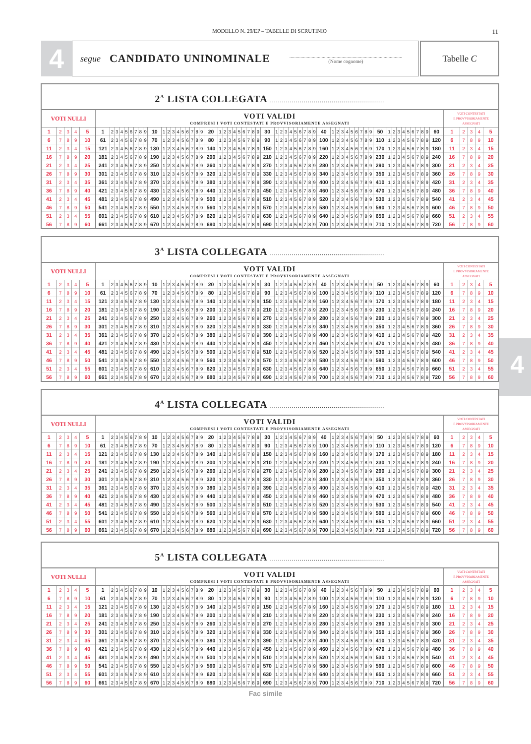MODELLO N. 29/EP – TABELLE DI SCRUTINIO 11
4
segue CANDIDATO UNINOMINALE
...........................................................................................
(Nome cognome)
Tabelle C
4
2<sup>A</sup> LISTA COLLEGATA ..........................................................
| VOTI NULLI | | | | | VOTI VALIDI COMPRESI I VOTI CONTESTATI E PROVVISORIAMENTE ASSEGNATI | | | | | | | | | | | | | | | | | | | | | | | | | | | | | | | | | | | | | | | | | | | | | | | | | | | | | | | | | | | | VOTI CONTESTATI E PROVVISORIAMENTE ASSEGNATI | | | | |
| 1 | 2 | 3 | 4 | 5 | 1 | 2 | 3 | 4 | 5 | 6 | 7 | 8 | 9 | 10 | 1 | 2 | 3 | 4 | 5 | 6 | 7 | 8 | 9 | 20 | 1 | 2 | 3 | 4 | 5 | 6 | 7 | 8 | 9 | 30 | 1 | 2 | 3 | 4 | 5 | 6 | 7 | 8 | 9 | 40 | 1 | 2 | 3 | 4 | 5 | 6 | 7 | 8 | 9 | 50 | 1 | 2 | 3 | 4 | 5 | 6 | 7 | 8 | 9 | 60 | 1 | 2 | 3 | 4 | 5 |
| 6 | 7 | 8 | 9 | 10 | 61 | 2 | 3 | 4 | 5 | 6 | 7 | 8 | 9 | 70 | 1 | 2 | 3 | 4 | 5 | 6 | 7 | 8 | 9 | 80 | 1 | 2 | 3 | 4 | 5 | 6 | 7 | 8 | 9 | 90 | 1 | 2 | 3 | 4 | 5 | 6 | 7 | 8 | 9 | 100 | 1 | 2 | 3 | 4 | 5 | 6 | 7 | 8 | 9 | 110 | 1 | 2 | 3 | 4 | 5 | 6 | 7 | 8 | 9 | 120 | 6 | 7 | 8 | 9 | 10 |
| 11 | 2 | 3 | 4 | 15 | 121 | 2 | 3 | 4 | 5 | 6 | 7 | 8 | 9 | 130 | 1 | 2 | 3 | 4 | 5 | 6 | 7 | 8 | 9 | 140 | 1 | 2 | 3 | 4 | 5 | 6 | 7 | 8 | 9 | 150 | 1 | 2 | 3 | 4 | 5 | 6 | 7 | 8 | 9 | 160 | 1 | 2 | 3 | 4 | 5 | 6 | 7 | 8 | 9 | 170 | 1 | 2 | 3 | 4 | 5 | 6 | 7 | 8 | 9 | 180 | 11 | 2 | 3 | 4 | 15 |
| 16 | 7 | 8 | 9 | 20 | 181 | 2 | 3 | 4 | 5 | 6 | 7 | 8 | 9 | 190 | 1 | 2 | 3 | 4 | 5 | 6 | 7 | 8 | 9 | 200 | 1 | 2 | 3 | 4 | 5 | 6 | 7 | 8 | 9 | 210 | 1 | 2 | 3 | 4 | 5 | 6 | 7 | 8 | 9 | 220 | 1 | 2 | 3 | 4 | 5 | 6 | 7 | 8 | 9 | 230 | 1 | 2 | 3 | 4 | 5 | 6 | 7 | 8 | 9 | 240 | 16 | 7 | 8 | 9 | 20 |
| 21 | 2 | 3 | 4 | 25 | 241 | 2 | 3 | 4 | 5 | 6 | 7 | 8 | 9 | 250 | 1 | 2 | 3 | 4 | 5 | 6 | 7 | 8 | 9 | 260 | 1 | 2 | 3 | 4 | 5 | 6 | 7 | 8 | 9 | 270 | 1 | 2 | 3 | 4 | 5 | 6 | 7 | 8 | 9 | 280 | 1 | 2 | 3 | 4 | 5 | 6 | 7 | 8 | 9 | 290 | 1 | 2 | 3 | 4 | 5 | 6 | 7 | 8 | 9 | 300 | 21 | 2 | 3 | 4 | 25 |
| 26 | 7 | 8 | 9 | 30 | 301 | 2 | 3 | 4 | 5 | 6 | 7 | 8 | 9 | 310 | 1 | 2 | 3 | 4 | 5 | 6 | 7 | 8 | 9 | 320 | 1 | 2 | 3 | 4 | 5 | 6 | 7 | 8 | 9 | 330 | 1 | 2 | 3 | 4 | 5 | 6 | 7 | 8 | 9 | 340 | 1 | 2 | 3 | 4 | 5 | 6 | 7 | 8 | 9 | 350 | 1 | 2 | 3 | 4 | 5 | 6 | 7 | 8 | 9 | 360 | 26 | 7 | 8 | 9 | 30 |
| 31 | 2 | 3 | 4 | 35 | 361 | 2 | 3 | 4 | 5 | 6 | 7 | 8 | 9 | 370 | 1 | 2 | 3 | 4 | 5 | 6 | 7 | 8 | 9 | 380 | 1 | 2 | 3 | 4 | 5 | 6 | 7 | 8 | 9 | 390 | 1 | 2 | 3 | 4 | 5 | 6 | 7 | 8 | 9 | 400 | 1 | 2 | 3 | 4 | 5 | 6 | 7 | 8 | 9 | 410 | 1 | 2 | 3 | 4 | 5 | 6 | 7 | 8 | 9 | 420 | 31 | 2 | 3 | 4 | 35 |
| 36 | 7 | 8 | 9 | 40 | 421 | 2 | 3 | 4 | 5 | 6 | 7 | 8 | 9 | 430 | 1 | 2 | 3 | 4 | 5 | 6 | 7 | 8 | 9 | 440 | 1 | 2 | 3 | 4 | 5 | 6 | 7 | 8 | 9 | 450 | 1 | 2 | 3 | 4 | 5 | 6 | 7 | 8 | 9 | 460 | 1 | 2 | 3 | 4 | 5 | 6 | 7 | 8 | 9 | 470 | 1 | 2 | 3 | 4 | 5 | 6 | 7 | 8 | 9 | 480 | 36 | 7 | 8 | 9 | 40 |
| 41 | 2 | 3 | 4 | 45 | 481 | 2 | 3 | 4 | 5 | 6 | 7 | 8 | 9 | 490 | 1 | 2 | 3 | 4 | 5 | 6 | 7 | 8 | 9 | 500 | 1 | 2 | 3 | 4 | 5 | 6 | 7 | 8 | 9 | 510 | 1 | 2 | 3 | 4 | 5 | 6 | 7 | 8 | 9 | 520 | 1 | 2 | 3 | 4 | 5 | 6 | 7 | 8 | 9 | 530 | 1 | 2 | 3 | 4 | 5 | 6 | 7 | 8 | 9 | 540 | 41 | 2 | 3 | 4 | 45 |
| 46 | 7 | 8 | 9 | 50 | 541 | 2 | 3 | 4 | 5 | 6 | 7 | 8 | 9 | 550 | 1 | 2 | 3 | 4 | 5 | 6 | 7 | 8 | 9 | 560 | 1 | 2 | 3 | 4 | 5 | 6 | 7 | 8 | 9 | 570 | 1 | 2 | 3 | 4 | 5 | 6 | 7 | 8 | 9 | 580 | 1 | 2 | 3 | 4 | 5 | 6 | 7 | 8 | 9 | 590 | 1 | 2 | 3 | 4 | 5 | 6 | 7 | 8 | 9 | 600 | 46 | 7 | 8 | 9 | 50 |
| 51 | 2 | 3 | 4 | 55 | 601 | 2 | 3 | 4 | 5 | 6 | 7 | 8 | 9 | 610 | 1 | 2 | 3 | 4 | 5 | 6 | 7 | 8 | 9 | 620 | 1 | 2 | 3 | 4 | 5 | 6 | 7 | 8 | 9 | 630 | 1 | 2 | 3 | 4 | 5 | 6 | 7 | 8 | 9 | 640 | 1 | 2 | 3 | 4 | 5 | 6 | 7 | 8 | 9 | 650 | 1 | 2 | 3 | 4 | 5 | 6 | 7 | 8 | 9 | 660 | 51 | 2 | 3 | 4 | 55 |
| 56 | 7 | 8 | 9 | 60 | 661 | 2 | 3 | 4 | 5 | 6 | 7 | 8 | 9 | 670 | 1 | 2 | 3 | 4 | 5 | 6 | 7 | 8 | 9 | 680 | 1 | 2 | 3 | 4 | 5 | 6 | 7 | 8 | 9 | 690 | 1 | 2 | 3 | 4 | 5 | 6 | 7 | 8 | 9 | 700 | 1 | 2 | 3 | 4 | 5 | 6 | 7 | 8 | 9 | 710 | 1 | 2 | 3 | 4 | 5 | 6 | 7 | 8 | 9 | 720 | 56 | 7 | 8 | 9 | 60 |
3<sup>A</sup> LISTA COLLEGATA ..........................................................
| VOTI NULLI | | | | | VOTI VALIDI COMPRESI I VOTI CONTESTATI E PROVVISORIAMENTE ASSEGNATI | | | | | | | | | | | | | | | | | | | | | | | | | | | | | | | | | | | | | | | | | | | | | | | | | | | | | | | | | | | | VOTI CONTESTATI E PROVVISORIAMENTE ASSEGNATI | | | | |
| 1 | 2 | 3 | 4 | 5 | 1 | 2 | 3 | 4 | 5 | 6 | 7 | 8 | 9 | 10 | 1 | 2 | 3 | 4 | 5 | 6 | 7 | 8 | 9 | 20 | 1 | 2 | 3 | 4 | 5 | 6 | 7 | 8 | 9 | 30 | 1 | 2 | 3 | 4 | 5 | 6 | 7 | 8 | 9 | 40 | 1 | 2 | 3 | 4 | 5 | 6 | 7 | 8 | 9 | 50 | 1 | 2 | 3 | 4 | 5 | 6 | 7 | 8 | 9 | 60 | 1 | 2 | 3 | 4 | 5 |
| 6 | 7 | 8 | 9 | 10 | 61 | 2 | 3 | 4 | 5 | 6 | 7 | 8 | 9 | 70 | 1 | 2 | 3 | 4 | 5 | 6 | 7 | 8 | 9 | 80 | 1 | 2 | 3 | 4 | 5 | 6 | 7 | 8 | 9 | 90 | 1 | 2 | 3 | 4 | 5 | 6 | 7 | 8 | 9 | 100 | 1 | 2 | 3 | 4 | 5 | 6 | 7 | 8 | 9 | 110 | 1 | 2 | 3 | 4 | 5 | 6 | 7 | 8 | 9 | 120 | 6 | 7 | 8 | 9 | 10 |
| 11 | 2 | 3 | 4 | 15 | 121 | 2 | 3 | 4 | 5 | 6 | 7 | 8 | 9 | 130 | 1 | 2 | 3 | 4 | 5 | 6 | 7 | 8 | 9 | 140 | 1 | 2 | 3 | 4 | 5 | 6 | 7 | 8 | 9 | 150 | 1 | 2 | 3 | 4 | 5 | 6 | 7 | 8 | 9 | 160 | 1 | 2 | 3 | 4 | 5 | 6 | 7 | 8 | 9 | 170 | 1 | 2 | 3 | 4 | 5 | 6 | 7 | 8 | 9 | 180 | 11 | 2 | 3 | 4 | 15 |
| 16 | 7 | 8 | 9 | 20 | 181 | 2 | 3 | 4 | 5 | 6 | 7 | 8 | 9 | 190 | 1 | 2 | 3 | 4 | 5 | 6 | 7 | 8 | 9 | 200 | 1 | 2 | 3 | 4 | 5 | 6 | 7 | 8 | 9 | 210 | 1 | 2 | 3 | 4 | 5 | 6 | 7 | 8 | 9 | 220 | 1 | 2 | 3 | 4 | 5 | 6 | 7 | 8 | 9 | 230 | 1 | 2 | 3 | 4 | 5 | 6 | 7 | 8 | 9 | 240 | 16 | 7 | 8 | 9 | 20 |
| 21 | 2 | 3 | 4 | 25 | 241 | 2 | 3 | 4 | 5 | 6 | 7 | 8 | 9 | 250 | 1 | 2 | 3 | 4 | 5 | 6 | 7 | 8 | 9 | 260 | 1 | 2 | 3 | 4 | 5 | 6 | 7 | 8 | 9 | 270 | 1 | 2 | 3 | 4 | 5 | 6 | 7 | 8 | 9 | 280 | 1 | 2 | 3 | 4 | 5 | 6 | 7 | 8 | 9 | 290 | 1 | 2 | 3 | 4 | 5 | 6 | 7 | 8 | 9 | 300 | 21 | 2 | 3 | 4 | 25 |
| 26 | 7 | 8 | 9 | 30 | 301 | 2 | 3 | 4 | 5 | 6 | 7 | 8 | 9 | 310 | 1 | 2 | 3 | 4 | 5 | 6 | 7 | 8 | 9 | 320 | 1 | 2 | 3 | 4 | 5 | 6 | 7 | 8 | 9 | 330 | 1 | 2 | 3 | 4 | 5 | 6 | 7 | 8 | 9 | 340 | 1 | 2 | 3 | 4 | 5 | 6 | 7 | 8 | 9 | 350 | 1 | 2 | 3 | 4 | 5 | 6 | 7 | 8 | 9 | 360 | 26 | 7 | 8 | 9 | 30 |
| 31 | 2 | 3 | 4 | 35 | 361 | 2 | 3 | 4 | 5 | 6 | 7 | 8 | 9 | 370 | 1 | 2 | 3 | 4 | 5 | 6 | 7 | 8 | 9 | 380 | 1 | 2 | 3 | 4 | 5 | 6 | 7 | 8 | 9 | 390 | 1 | 2 | 3 | 4 | 5 | 6 | 7 | 8 | 9 | 400 | 1 | 2 | 3 | 4 | 5 | 6 | 7 | 8 | 9 | 410 | 1 | 2 | 3 | 4 | 5 | 6 | 7 | 8 | 9 | 420 | 31 | 2 | 3 | 4 | 35 |
| 36 | 7 | 8 | 9 | 40 | 421 | 2 | 3 | 4 | 5 | 6 | 7 | 8 | 9 | 430 | 1 | 2 | 3 | 4 | 5 | 6 | 7 | 8 | 9 | 440 | 1 | 2 | 3 | 4 | 5 | 6 | 7 | 8 | 9 | 450 | 1 | 2 | 3 | 4 | 5 | 6 | 7 | 8 | 9 | 460 | 1 | 2 | 3 | 4 | 5 | 6 | 7 | 8 | 9 | 470 | 1 | 2 | 3 | 4 | 5 | 6 | 7 | 8 | 9 | 480 | 36 | 7 | 8 | 9 | 40 |
| 41 | 2 | 3 | 4 | 45 | 481 | 2 | 3 | 4 | 5 | 6 | 7 | 8 | 9 | 490 | 1 | 2 | 3 | 4 | 5 | 6 | 7 | 8 | 9 | 500 | 1 | 2 | 3 | 4 | 5 | 6 | 7 | 8 | 9 | 510 | 1 | 2 | 3 | 4 | 5 | 6 | 7 | 8 | 9 | 520 | 1 | 2 | 3 | 4 | 5 | 6 | 7 | 8 | 9 | 530 | 1 | 2 | 3 | 4 | 5 | 6 | 7 | 8 | 9 | 540 | 41 | 2 | 3 | 4 | 45 |
| 46 | 7 | 8 | 9 | 50 | 541 | 2 | 3 | 4 | 5 | 6 | 7 | 8 | 9 | 550 | 1 | 2 | 3 | 4 | 5 | 6 | 7 | 8 | 9 | 560 | 1 | 2 | 3 | 4 | 5 | 6 | 7 | 8 | 9 | 570 | 1 | 2 | 3 | 4 | 5 | 6 | 7 | 8 | 9 | 580 | 1 | 2 | 3 | 4 | 5 | 6 | 7 | 8 | 9 | 590 | 1 | 2 | 3 | 4 | 5 | 6 | 7 | 8 | 9 | 600 | 46 | 7 | 8 | 9 | 50 |
| 51 | 2 | 3 | 4 | 55 | 601 | 2 | 3 | 4 | 5 | 6 | 7 | 8 | 9 | 610 | 1 | 2 | 3 | 4 | 5 | 6 | 7 | 8 | 9 | 620 | 1 | 2 | 3 | 4 | 5 | 6 | 7 | 8 | 9 | 630 | 1 | 2 | 3 | 4 | 5 | 6 | 7 | 8 | 9 | 640 | 1 | 2 | 3 | 4 | 5 | 6 | 7 | 8 | 9 | 650 | 1 | 2 | 3 | 4 | 5 | 6 | 7 | 8 | 9 | 660 | 51 | 2 | 3 | 4 | 55 |
| 56 | 7 | 8 | 9 | 60 | 661 | 2 | 3 | 4 | 5 | 6 | 7 | 8 | 9 | 670 | 1 | 2 | 3 | 4 | 5 | 6 | 7 | 8 | 9 | 680 | 1 | 2 | 3 | 4 | 5 | 6 | 7 | 8 | 9 | 690 | 1 | 2 | 3 | 4 | 5 | 6 | 7 | 8 | 9 | 700 | 1 | 2 | 3 | 4 | 5 | 6 | 7 | 8 | 9 | 710 | 1 | 2 | 3 | 4 | 5 | 6 | 7 | 8 | 9 | 720 | 56 | 7 | 8 | 9 | 60 |
4<sup>A</sup> LISTA COLLEGATA ..........................................................
| VOTI NULLI | | | | | VOTI VALIDI COMPRESI I VOTI CONTESTATI E PROVVISORIAMENTE ASSEGNATI | | | | | | | | | | | | | | | | | | | | | | | | | | | | | | | | | | | | | | | | | | | | | | | | | | | | | | | | | | | | VOTI CONTESTATI E PROVVISORIAMENTE ASSEGNATI | | | | |
| 1 | 2 | 3 | 4 | 5 | 1 | 2 | 3 | 4 | 5 | 6 | 7 | 8 | 9 | 10 | 1 | 2 | 3 | 4 | 5 | 6 | 7 | 8 | 9 | 20 | 1 | 2 | 3 | 4 | 5 | 6 | 7 | 8 | 9 | 30 | 1 | 2 | 3 | 4 | 5 | 6 | 7 | 8 | 9 | 40 | 1 | 2 | 3 | 4 | 5 | 6 | 7 | 8 | 9 | 50 | 1 | 2 | 3 | 4 | 5 | 6 | 7 | 8 | 9 | 60 | 1 | 2 | 3 | 4 | 5 |
| 6 | 7 | 8 | 9 | 10 | 61 | 2 | 3 | 4 | 5 | 6 | 7 | 8 | 9 | 70 | 1 | 2 | 3 | 4 | 5 | 6 | 7 | 8 | 9 | 80 | 1 | 2 | 3 | 4 | 5 | 6 | 7 | 8 | 9 | 90 | 1 | 2 | 3 | 4 | 5 | 6 | 7 | 8 | 9 | 100 | 1 | 2 | 3 | 4 | 5 | 6 | 7 | 8 | 9 | 110 | 1 | 2 | 3 | 4 | 5 | 6 | 7 | 8 | 9 | 120 | 6 | 7 | 8 | 9 | 10 |
| 11 | 2 | 3 | 4 | 15 | 121 | 2 | 3 | 4 | 5 | 6 | 7 | 8 | 9 | 130 | 1 | 2 | 3 | 4 | 5 | 6 | 7 | 8 | 9 | 140 | 1 | 2 | 3 | 4 | 5 | 6 | 7 | 8 | 9 | 150 | 1 | 2 | 3 | 4 | 5 | 6 | 7 | 8 | 9 | 160 | 1 | 2 | 3 | 4 | 5 | 6 | 7 | 8 | 9 | 170 | 1 | 2 | 3 | 4 | 5 | 6 | 7 | 8 | 9 | 180 | 11 | 2 | 3 | 4 | 15 |
| 16 | 7 | 8 | 9 | 20 | 181 | 2 | 3 | 4 | 5 | 6 | 7 | 8 | 9 | 190 | 1 | 2 | 3 | 4 | 5 | 6 | 7 | 8 | 9 | 200 | 1 | 2 | 3 | 4 | 5 | 6 | 7 | 8 | 9 | 210 | 1 | 2 | 3 | 4 | 5 | 6 | 7 | 8 | 9 | 220 | 1 | 2 | 3 | 4 | 5 | 6 | 7 | 8 | 9 | 230 | 1 | 2 | 3 | 4 | 5 | 6 | 7 | 8 | 9 | 240 | 16 | 7 | 8 | 9 | 20 |
| 21 | 2 | 3 | 4 | 25 | 241 | 2 | 3 | 4 | 5 | 6 | 7 | 8 | 9 | 250 | 1 | 2 | 3 | 4 | 5 | 6 | 7 | 8 | 9 | 260 | 1 | 2 | 3 | 4 | 5 | 6 | 7 | 8 | 9 | 270 | 1 | 2 | 3 | 4 | 5 | 6 | 7 | 8 | 9 | 280 | 1 | 2 | 3 | 4 | 5 | 6 | 7 | 8 | 9 | 290 | 1 | 2 | 3 | 4 | 5 | 6 | 7 | 8 | 9 | 300 | 21 | 2 | 3 | 4 | 25 |
| 26 | 7 | 8 | 9 | 30 | 301 | 2 | 3 | 4 | 5 | 6 | 7 | 8 | 9 | 310 | 1 | 2 | 3 | 4 | 5 | 6 | 7 | 8 | 9 | 320 | 1 | 2 | 3 | 4 | 5 | 6 | 7 | 8 | 9 | 330 | 1 | 2 | 3 | 4 | 5 | 6 | 7 | 8 | 9 | 340 | 1 | 2 | 3 | 4 | 5 | 6 | 7 | 8 | 9 | 350 | 1 | 2 | 3 | 4 | 5 | 6 | 7 | 8 | 9 | 360 | 26 | 7 | 8 | 9 | 30 |
| 31 | 2 | 3 | 4 | 35 | 361 | 2 | 3 | 4 | 5 | 6 | 7 | 8 | 9 | 370 | 1 | 2 | 3 | 4 | 5 | 6 | 7 | 8 | 9 | 380 | 1 | 2 | 3 | 4 | 5 | 6 | 7 | 8 | 9 | 390 | 1 | 2 | 3 | 4 | 5 | 6 | 7 | 8 | 9 | 400 | 1 | 2 | 3 | 4 | 5 | 6 | 7 | 8 | 9 | 410 | 1 | 2 | 3 | 4 | 5 | 6 | 7 | 8 | 9 | 420 | 31 | 2 | 3 | 4 | 35 |
| 36 | 7 | 8 | 9 | 40 | 421 | 2 | 3 | 4 | 5 | 6 | 7 | 8 | 9 | 430 | 1 | 2 | 3 | 4 | 5 | 6 | 7 | 8 | 9 | 440 | 1 | 2 | 3 | 4 | 5 | 6 | 7 | 8 | 9 | 450 | 1 | 2 | 3 | 4 | 5 | 6 | 7 | 8 | 9 | 460 | 1 | 2 | 3 | 4 | 5 | 6 | 7 | 8 | 9 | 470 | 1 | 2 | 3 | 4 | 5 | 6 | 7 | 8 | 9 | 480 | 36 | 7 | 8 | 9 | 40 |
| 41 | 2 | 3 | 4 | 45 | 481 | 2 | 3 | 4 | 5 | 6 | 7 | 8 | 9 | 490 | 1 | 2 | 3 | 4 | 5 | 6 | 7 | 8 | 9 | 500 | 1 | 2 | 3 | 4 | 5 | 6 | 7 | 8 | 9 | 510 | 1 | 2 | 3 | 4 | 5 | 6 | 7 | 8 | 9 | 520 | 1 | 2 | 3 | 4 | 5 | 6 | 7 | 8 | 9 | 530 | 1 | 2 | 3 | 4 | 5 | 6 | 7 | 8 | 9 | 540 | 41 | 2 | 3 | 4 | 45 |
| 46 | 7 | 8 | 9 | 50 | 541 | 2 | 3 | 4 | 5 | 6 | 7 | 8 | 9 | 550 | 1 | 2 | 3 | 4 | 5 | 6 | 7 | 8 | 9 | 560 | 1 | 2 | 3 | 4 | 5 | 6 | 7 | 8 | 9 | 570 | 1 | 2 | 3 | 4 | 5 | 6 | 7 | 8 | 9 | 580 | 1 | 2 | 3 | 4 | 5 | 6 | 7 | 8 | 9 | 590 | 1 | 2 | 3 | 4 | 5 | 6 | 7 | 8 | 9 | 600 | 46 | 7 | 8 | 9 | 50 |
| 51 | 2 | 3 | 4 | 55 | 601 | 2 | 3 | 4 | 5 | 6 | 7 | 8 | 9 | 610 | 1 | 2 | 3 | 4 | 5 | 6 | 7 | 8 | 9 | 620 | 1 | 2 | 3 | 4 | 5 | 6 | 7 | 8 | 9 | 630 | 1 | 2 | 3 | 4 | 5 | 6 | 7 | 8 | 9 | 640 | 1 | 2 | 3 | 4 | 5 | 6 | 7 | 8 | 9 | 650 | 1 | 2 | 3 | 4 | 5 | 6 | 7 | 8 | 9 | 660 | 51 | 2 | 3 | 4 | 55 |
| 56 | 7 | 8 | 9 | 60 | 661 | 2 | 3 | 4 | 5 | 6 | 7 | 8 | 9 | 670 | 1 | 2 | 3 | 4 | 5 | 6 | 7 | 8 | 9 | 680 | 1 | 2 | 3 | 4 | 5 | 6 | 7 | 8 | 9 | 690 | 1 | 2 | 3 | 4 | 5 | 6 | 7 | 8 | 9 | 700 | 1 | 2 | 3 | 4 | 5 | 6 | 7 | 8 | 9 | 710 | 1 | 2 | 3 | 4 | 5 | 6 | 7 | 8 | 9 | 720 | 56 | 7 | 8 | 9 | 60 |
5<sup>A</sup> LISTA COLLEGATA ..........................................................
| VOTI NULLI | | | | | VOTI VALIDI COMPRESI I VOTI CONTESTATI E PROVVISORIAMENTE ASSEGNATI | | | | | | | | | | | | | | | | | | | | | | | | | | | | | | | | | | | | | | | | | | | | | | | | | | | | | | | | | | | | VOTI CONTESTATI E PROVVISORIAMENTE ASSEGNATI | | | | |
| 1 | 2 | 3 | 4 | 5 | 1 | 2 | 3 | 4 | 5 | 6 | 7 | 8 | 9 | 10 | 1 | 2 | 3 | 4 | 5 | 6 | 7 | 8 | 9 | 20 | 1 | 2 | 3 | 4 | 5 | 6 | 7 | 8 | 9 | 30 | 1 | 2 | 3 | 4 | 5 | 6 | 7 | 8 | 9 | 40 | 1 | 2 | 3 | 4 | 5 | 6 | 7 | 8 | 9 | 50 | 1 | 2 | 3 | 4 | 5 | 6 | 7 | 8 | 9 | 60 | 1 | 2 | 3 | 4 | 5 |
| 6 | 7 | 8 | 9 | 10 | 61 | 2 | 3 | 4 | 5 | 6 | 7 | 8 | 9 | 70 | 1 | 2 | 3 | 4 | 5 | 6 | 7 | 8 | 9 | 80 | 1 | 2 | 3 | 4 | 5 | 6 | 7 | 8 | 9 | 90 | 1 | 2 | 3 | 4 | 5 | 6 | 7 | 8 | 9 | 100 | 1 | 2 | 3 | 4 | 5 | 6 | 7 | 8 | 9 | 110 | 1 | 2 | 3 | 4 | 5 | 6 | 7 | 8 | 9 | 120 | 6 | 7 | 8 | 9 | 10 |
| 11 | 2 | 3 | 4 | 15 | 121 | 2 | 3 | 4 | 5 | 6 | 7 | 8 | 9 | 130 | 1 | 2 | 3 | 4 | 5 | 6 | 7 | 8 | 9 | 140 | 1 | 2 | 3 | 4 | 5 | 6 | 7 | 8 | 9 | 150 | 1 | 2 | 3 | 4 | 5 | 6 | 7 | 8 | 9 | 160 | 1 | 2 | 3 | 4 | 5 | 6 | 7 | 8 | 9 | 170 | 1 | 2 | 3 | 4 | 5 | 6 | 7 | 8 | 9 | 180 | 11 | 2 | 3 | 4 | 15 |
| 16 | 7 | 8 | 9 | 20 | 181 | 2 | 3 | 4 | 5 | 6 | 7 | 8 | 9 | 190 | 1 | 2 | 3 | 4 | 5 | 6 | 7 | 8 | 9 | 200 | 1 | 2 | 3 | 4 | 5 | 6 | 7 | 8 | 9 | 210 | 1 | 2 | 3 | 4 | 5 | 6 | 7 | 8 | 9 | 220 | 1 | 2 | 3 | 4 | 5 | 6 | 7 | 8 | 9 | 230 | 1 | 2 | 3 | 4 | 5 | 6 | 7 | 8 | 9 | 240 | 16 | 7 | 8 | 9 | 20 |
| 21 | 2 | 3 | 4 | 25 | 241 | 2 | 3 | 4 | 5 | 6 | 7 | 8 | 9 | 250 | 1 | 2 | 3 | 4 | 5 | 6 | 7 | 8 | 9 | 260 | 1 | 2 | 3 | 4 | 5 | 6 | 7 | 8 | 9 | 270 | 1 | 2 | 3 | 4 | 5 | 6 | 7 | 8 | 9 | 280 | 1 | 2 | 3 | 4 | 5 | 6 | 7 | 8 | 9 | 290 | 1 | 2 | 3 | 4 | 5 | 6 | 7 | 8 | 9 | 300 | 21 | 2 | 3 | 4 | 25 |
| 26 | 7 | 8 | 9 | 30 | 301 | 2 | 3 | 4 | 5 | 6 | 7 | 8 | 9 | 310 | 1 | 2 | 3 | 4 | 5 | 6 | 7 | 8 | 9 | 320 | 1 | 2 | 3 | 4 | 5 | 6 | 7 | 8 | 9 | 330 | 1 | 2 | 3 | 4 | 5 | 6 | 7 | 8 | 9 | 340 | 1 | 2 | 3 | 4 | 5 | 6 | 7 | 8 | 9 | 350 | 1 | 2 | 3 | 4 | 5 | 6 | 7 | 8 | 9 | 360 | 26 | 7 | 8 | 9 | 30 |
| 31 | 2 | 3 | 4 | 35 | 361 | 2 | 3 | 4 | 5 | 6 | 7 | 8 | 9 | 370 | 1 | 2 | 3 | 4 | 5 | 6 | 7 | 8 | 9 | 380 | 1 | 2 | 3 | 4 | 5 | 6 | 7 | 8 | 9 | 390 | 1 | 2 | 3 | 4 | 5 | 6 | 7 | 8 | 9 | 400 | 1 | 2 | 3 | 4 | 5 | 6 | 7 | 8 | 9 | 410 | 1 | 2 | 3 | 4 | 5 | 6 | 7 | 8 | 9 | 420 | 31 | 2 | 3 | 4 | 35 |
| 36 | 7 | 8 | 9 | 40 | 421 | 2 | 3 | 4 | 5 | 6 | 7 | 8 | 9 | 430 | 1 | 2 | 3 | 4 | 5 | 6 | 7 | 8 | 9 | 440 | 1 | 2 | 3 | 4 | 5 | 6 | 7 | 8 | 9 | 450 | 1 | 2 | 3 | 4 | 5 | 6 | 7 | 8 | 9 | 460 | 1 | 2 | 3 | 4 | 5 | 6 | 7 | 8 | 9 | 470 | 1 | 2 | 3 | 4 | 5 | 6 | 7 | 8 | 9 | 480 | 36 | 7 | 8 | 9 | 40 |
| 41 | 2 | 3 | 4 | 45 | 481 | 2 | 3 | 4 | 5 | 6 | 7 | 8 | 9 | 490 | 1 | 2 | 3 | 4 | 5 | 6 | 7 | 8 | 9 | 500 | 1 | 2 | 3 | 4 | 5 | 6 | 7 | 8 | 9 | 510 | 1 | 2 | 3 | 4 | 5 | 6 | 7 | 8 | 9 | 520 | 1 | 2 | 3 | 4 | 5 | 6 | 7 | 8 | 9 | 530 | 1 | 2 | 3 | 4 | 5 | 6 | 7 | 8 | 9 | 540 | 41 | 2 | 3 | 4 | 45 |
| 46 | 7 | 8 | 9 | 50 | 541 | 2 | 3 | 4 | 5 | 6 | 7 | 8 | 9 | 550 | 1 | 2 | 3 | 4 | 5 | 6 | 7 | 8 | 9 | 560 | 1 | 2 | 3 | 4 | 5 | 6 | 7 | 8 | 9 | 570 | 1 | 2 | 3 | 4 | 5 | 6 | 7 | 8 | 9 | 580 | 1 | 2 | 3 | 4 | 5 | 6 | 7 | 8 | 9 | 590 | 1 | 2 | 3 | 4 | 5 | 6 | 7 | 8 | 9 | 600 | 46 | 7 | 8 | 9 | 50 |
| 51 | 2 | 3 | 4 | 55 | 601 | 2 | 3 | 4 | 5 | 6 | 7 | 8 | 9 | 610 | 1 | 2 | 3 | 4 | 5 | 6 | 7 | 8 | 9 | 620 | 1 | 2 | 3 | 4 | 5 | 6 | 7 | 8 | 9 | 630 | 1 | 2 | 3 | 4 | 5 | 6 | 7 | 8 | 9 | 640 | 1 | 2 | 3 | 4 | 5 | 6 | 7 | 8 | 9 | 650 | 1 | 2 | 3 | 4 | 5 | 6 | 7 | 8 | 9 | 660 | 51 | 2 | 3 | 4 | 55 |
| 56 | 7 | 8 | 9 | 60 | 661 | 2 | 3 | 4 | 5 | 6 | 7 | 8 | 9 | 670 | 1 | 2 | 3 | 4 | 5 | 6 | 7 | 8 | 9 | 680 | 1 | 2 | 3 | 4 | 5 | 6 | 7 | 8 | 9 | 690 | 1 | 2 | 3 | 4 | 5 | 6 | 7 | 8 | 9 | 700 | 1 | 2 | 3 | 4 | 5 | 6 | 7 | 8 | 9 | 710 | 1 | 2 | 3 | 4 | 5 | 6 | 7 | 8 | 9 | 720 | 56 | 7 | 8 | 9 | 60 |
Fac simile